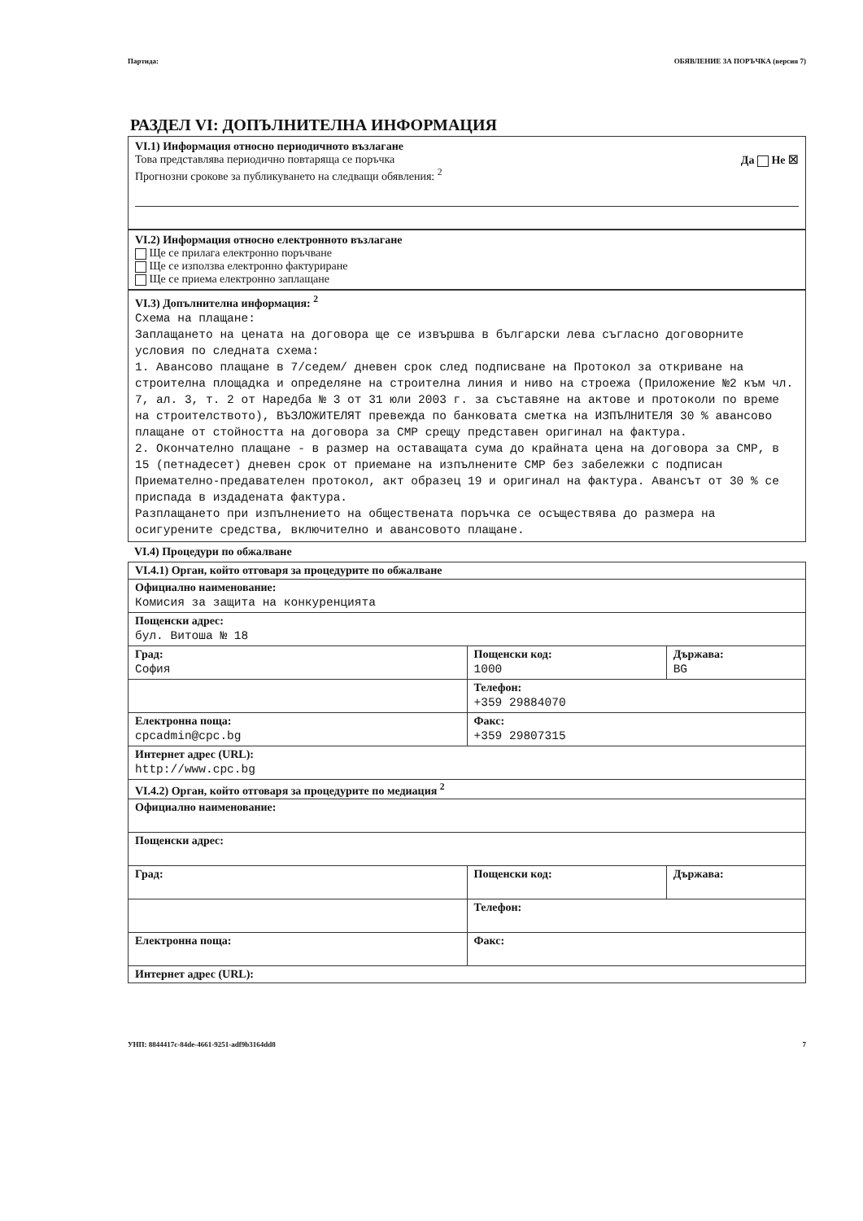Партида: ОБЯВЛЕНИЕ ЗА ПОРЪЧКА (версия 7)
РАЗДЕЛ VI: ДОПЪЛНИТЕЛНА ИНФОРМАЦИЯ
VI.1) Информация относно периодичното възлагане
Това представлява периодично повтаряща се поръчка Да Не ☒
Прогнозни срокове за публикуването на следващи обявления: <sup>2</sup>
VI.2) Информация относно електронното възлагане
Ще се прилага електронно поръчване
Ще се използва електронно фактуриране
Ще се приема електронно заплащане
VI.3) Допълнителна информация: <sup>2</sup>
Схема на плащане:
Заплащането на цената на договора ще се извършва в български лева съгласно договорните условия по следната схема:
1. Авансово плащане в 7/седем/ дневен срок след подписване на Протокол за откриване на строителна площадка и определяне на строителна линия и ниво на строежа (Приложение №2 към чл. 7, ал. 3, т. 2 от Наредба № 3 от 31 юли 2003 г. за съставяне на актове и протоколи по време на строителството), ВЪЗЛОЖИТЕЛЯТ превежда по банковата сметка на ИЗПЪЛНИТЕЛЯ 30 % авансово плащане от стойността на договора за СМР срещу представен оригинал на фактура.
2. Окончателно плащане - в размер на оставащата сума до крайната цена на договора за СМР, в 15 (петнадесет) дневен срок от приемане на изпълнените СМР без забележки с подписан Приемателно-предавателен протокол, акт образец 19 и оригинал на фактура. Авансът от 30 % се приспада в издадената фактура.
Разплащането при изпълнението на обществената поръчка се осъществява до размера на осигурените средства, включително и авансовото плащане.
VI.4) Процедури по обжалване
| VI.4.1) Орган, който отговаря за процедурите по обжалване | | |
| Официално наименование: Комисия за защита на конкуренцията | | |
| Пощенски адрес: бул. Витоша № 18 | | |
| Град: София | Пощенски код: 1000 | Държава: BG |
| | Телефон: +359 29884070 | |
| Електронна поща: cpcadmin@cpc.bg | Факс: +359 29807315 | |
| Интернет адрес (URL): http://www.cpc.bg | | |
| VI.4.2) Орган, който отговаря за процедурите по медиация <sup>2</sup> | | |
| Официално наименование: | | |
| Пощенски адрес: | | |
| Град: | Пощенски код: | Държава: |
| | Телефон: | |
| Електронна поща: | Факс: | |
| Интернет адрес (URL): | | |
УНП: 8844417c-84de-4661-9251-adf9b3164dd8 7